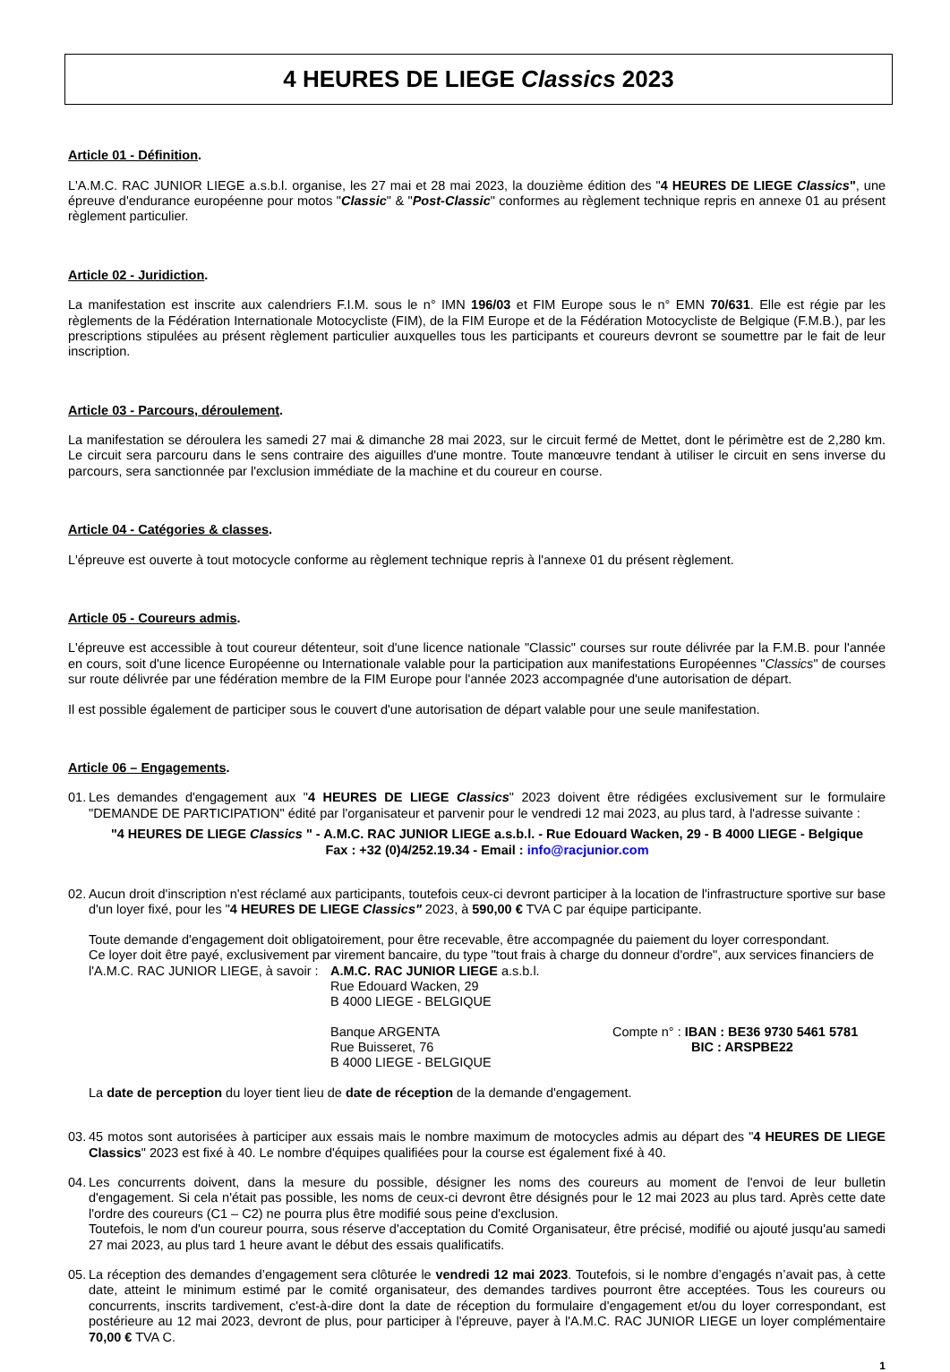4 HEURES DE LIEGE Classics 2023
Article 01 - Définition.
L'A.M.C. RAC JUNIOR LIEGE a.s.b.l. organise, les 27 mai et 28 mai 2023, la douzième édition des "4 HEURES DE LIEGE Classics", une épreuve d'endurance européenne pour motos "Classic" & "Post-Classic" conformes au règlement technique repris en annexe 01 au présent règlement particulier.
Article 02 - Juridiction.
La manifestation est inscrite aux calendriers F.I.M. sous le n° IMN 196/03 et FIM Europe sous le n° EMN 70/631. Elle est régie par les règlements de la Fédération Internationale Motocycliste (FIM), de la FIM Europe et de la Fédération Motocycliste de Belgique (F.M.B.), par les prescriptions stipulées au présent règlement particulier auxquelles tous les participants et coureurs devront se soumettre par le fait de leur inscription.
Article 03 - Parcours, déroulement.
La manifestation se déroulera les samedi 27 mai & dimanche 28 mai 2023, sur le circuit fermé de Mettet, dont le périmètre est de 2,280 km. Le circuit sera parcouru dans le sens contraire des aiguilles d'une montre. Toute manœuvre tendant à utiliser le circuit en sens inverse du parcours, sera sanctionnée par l'exclusion immédiate de la machine et du coureur en course.
Article 04 - Catégories & classes.
L'épreuve est ouverte à tout motocycle conforme au règlement technique repris à l'annexe 01 du présent règlement.
Article 05 - Coureurs admis.
L'épreuve est accessible à tout coureur détenteur, soit d'une licence nationale "Classic" courses sur route délivrée par la F.M.B. pour l'année en cours, soit d'une licence Européenne ou Internationale valable pour la participation aux manifestations Européennes "Classics" de courses sur route délivrée par une fédération membre de la FIM Europe pour l'année 2023 accompagnée d'une autorisation de départ.
Il est possible également de participer sous le couvert d'une autorisation de départ valable pour une seule manifestation.
Article 06 – Engagements.
01.
Les demandes d'engagement aux "4 HEURES DE LIEGE Classics" 2023 doivent être rédigées exclusivement sur le formulaire "DEMANDE DE PARTICIPATION" édité par l'organisateur et parvenir pour le vendredi 12 mai 2023, au plus tard, à l'adresse suivante :
"4 HEURES DE LIEGE Classics " - A.M.C. RAC JUNIOR LIEGE a.s.b.l. - Rue Edouard Wacken, 29 - B 4000 LIEGE - Belgique
Fax : +32 (0)4/252.19.34 - Email : info@racjunior.com
02.
Aucun droit d'inscription n'est réclamé aux participants, toutefois ceux-ci devront participer à la location de l'infrastructure sportive sur base d'un loyer fixé, pour les "4 HEURES DE LIEGE Classics" 2023, à 590,00 € TVA C par équipe participante.
Toute demande d'engagement doit obligatoirement, pour être recevable, être accompagnée du paiement du loyer correspondant.
Ce loyer doit être payé, exclusivement par virement bancaire, du type "tout frais à charge du donneur d'ordre", aux services financiers de
l'A.M.C. RAC JUNIOR LIEGE, à savoir :
A.M.C. RAC JUNIOR LIEGE a.s.b.l.
Rue Edouard Wacken, 29
B 4000 LIEGE - BELGIQUE
Banque ARGENTA
Rue Buisseret, 76
B 4000 LIEGE - BELGIQUE
Compte n° : IBAN : BE36 9730 5461 5781
BIC : ARSPBE22
La date de perception du loyer tient lieu de date de réception de la demande d'engagement.
03.
45 motos sont autorisées à participer aux essais mais le nombre maximum de motocycles admis au départ des "4 HEURES DE LIEGE Classics" 2023 est fixé à 40. Le nombre d'équipes qualifiées pour la course est également fixé à 40.
04.
Les concurrents doivent, dans la mesure du possible, désigner les noms des coureurs au moment de l'envoi de leur bulletin d'engagement. Si cela n'était pas possible, les noms de ceux-ci devront être désignés pour le 12 mai 2023 au plus tard. Après cette date l'ordre des coureurs (C1 – C2) ne pourra plus être modifié sous peine d'exclusion.
Toutefois, le nom d'un coureur pourra, sous réserve d'acceptation du Comité Organisateur, être précisé, modifié ou ajouté jusqu'au samedi 27 mai 2023, au plus tard 1 heure avant le début des essais qualificatifs.
05.
La réception des demandes d’engagement sera clôturée le vendredi 12 mai 2023. Toutefois, si le nombre d’engagés n’avait pas, à cette date, atteint le minimum estimé par le comité organisateur, des demandes tardives pourront être acceptées. Tous les coureurs ou concurrents, inscrits tardivement, c'est-à-dire dont la date de réception du formulaire d'engagement et/ou du loyer correspondant, est postérieure au 12 mai 2023, devront de plus, pour participer à l'épreuve, payer à l'A.M.C. RAC JUNIOR LIEGE un loyer complémentaire 70,00 € TVA C.
1